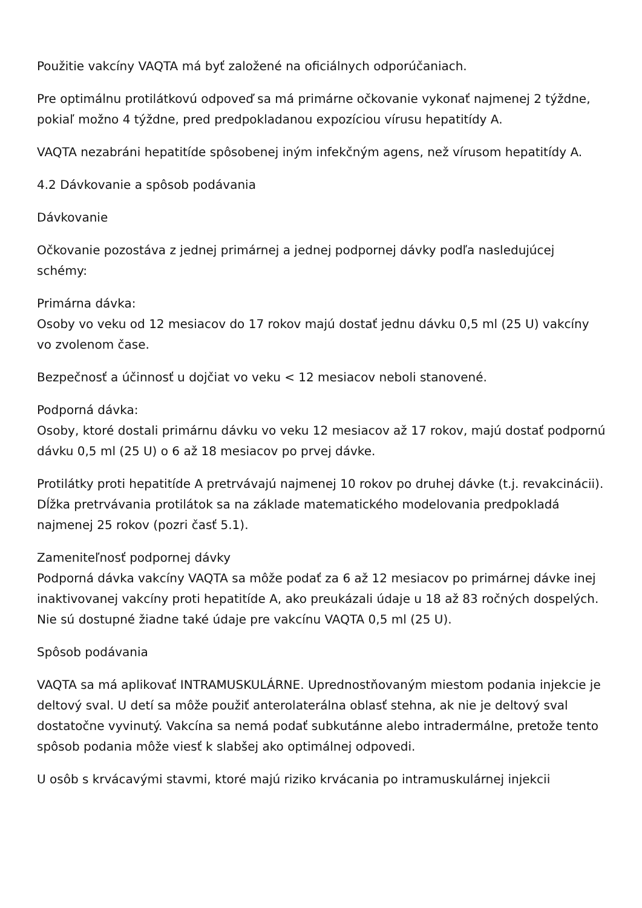Použitie vakcíny VAQTA má byť založené na oficiálnych odporúčaniach.
Pre optimálnu protilátkovú odpoveď sa má primárne očkovanie vykonať najmenej 2 týždne, pokiaľ možno 4 týždne, pred predpokladanou expozíciou vírusu hepatitídy A.
VAQTA nezabráni hepatitíde spôsobenej iným infekčným agens, než vírusom hepatitídy A.
4.2 Dávkovanie a spôsob podávania
Dávkovanie
Očkovanie pozostáva z jednej primárnej a jednej podpornej dávky podľa nasledujúcej schémy:
Primárna dávka:
Osoby vo veku od 12 mesiacov do 17 rokov majú dostať jednu dávku 0,5 ml (25 U) vakcíny vo zvolenom čase.
Bezpečnosť a účinnosť u dojčiat vo veku < 12 mesiacov neboli stanovené.
Podporná dávka:
Osoby, ktoré dostali primárnu dávku vo veku 12 mesiacov až 17 rokov, majú dostať podpornú dávku 0,5 ml (25 U) o 6 až 18 mesiacov po prvej dávke.
Protilátky proti hepatitíde A pretrvávajú najmenej 10 rokov po druhej dávke (t.j. revakcinácii). Dĺžka pretrvávania protilátok sa na základe matematického modelovania predpokladá najmenej 25 rokov (pozri časť 5.1).
Zameniteľnosť podpornej dávky
Podporná dávka vakcíny VAQTA sa môže podať za 6 až 12 mesiacov po primárnej dávke inej inaktivovanej vakcíny proti hepatitíde A, ako preukázali údaje u 18 až 83 ročných dospelých. Nie sú dostupné žiadne také údaje pre vakcínu VAQTA 0,5 ml (25 U).
Spôsob podávania
VAQTA sa má aplikovať INTRAMUSKULÁRNE. Uprednostňovaným miestom podania injekcie je deltový sval. U detí sa môže použiť anterolaterálna oblasť stehna, ak nie je deltový sval dostatočne vyvinutý. Vakcína sa nemá podať subkutánne alebo intradermálne, pretože tento spôsob podania môže viesť k slabšej ako optimálnej odpovedi.
U osôb s krvácavými stavmi, ktoré majú riziko krvácania po intramuskulárnej injekcii